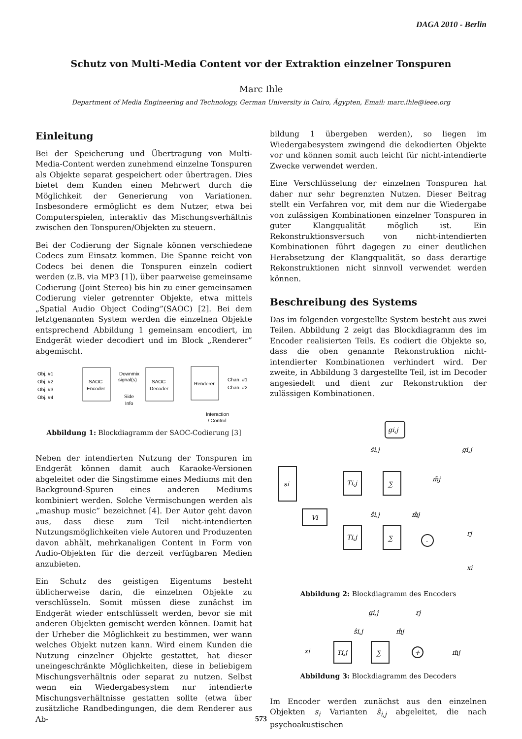DAGA 2010 - Berlin
Schutz von Multi-Media Content vor der Extraktion einzelner Tonspuren
Marc Ihle
Department of Media Engineering and Technology, German University in Cairo, Ägypten, Email: marc.ihle@ieee.org
Einleitung
Bei der Speicherung und Übertragung von Multi-Media-Content werden zunehmend einzelne Tonspuren als Objekte separat gespeichert oder übertragen. Dies bietet dem Kunden einen Mehrwert durch die Möglichkeit der Generierung von Variationen. Insbesondere ermöglicht es dem Nutzer, etwa bei Computerspielen, interaktiv das Mischungsverhältnis zwischen den Tonspuren/Objekten zu steuern.
Bei der Codierung der Signale können verschiedene Codecs zum Einsatz kommen. Die Spanne reicht von Codecs bei denen die Tonspuren einzeln codiert werden (z.B. via MP3 [1]), über paarweise gemeinsame Codierung (Joint Stereo) bis hin zu einer gemeinsamen Codierung vieler getrennter Objekte, etwa mittels „Spatial Audio Object Coding”(SAOC) [2]. Bei dem letztgenannten System werden die einzelnen Objekte entsprechend Abbildung 1 gemeinsam encodiert, im Endgerät wieder decodiert und im Block „Renderer” abgemischt.
Obj. #1
Obj. #2
Obj. #3
Obj. #4
SAOC
Encoder
Downmix
signal(s)
SAOC
Decoder
Side
Info
Renderer
Chan. #1
Chan. #2
Interaction
/ Control
Abbildung 1: Blockdiagramm der SAOC-Codierung [3]
Neben der intendierten Nutzung der Tonspuren im Endgerät können damit auch Karaoke-Versionen abgeleitet oder die Singstimme eines Mediums mit den Background-Spuren eines anderen Mediums kombiniert werden. Solche Vermischungen werden als „mashup music” bezeichnet [4]. Der Autor geht davon aus, dass diese zum Teil nicht-intendierten Nutzungsmöglichkeiten viele Autoren und Produzenten davon abhält, mehrkanaligen Content in Form von Audio-Objekten für die derzeit verfügbaren Medien anzubieten.
Ein Schutz des geistigen Eigentums besteht üblicherweise darin, die einzelnen Objekte zu verschlüsseln. Somit müssen diese zunächst im Endgerät wieder entschlüsselt werden, bevor sie mit anderen Objekten gemischt werden können. Damit hat der Urheber die Möglichkeit zu bestimmen, wer wann welches Objekt nutzen kann. Wird einem Kunden die Nutzung einzelner Objekte gestattet, hat dieser uneingeschränkte Möglichkeiten, diese in beliebigem Mischungsverhältnis oder separat zu nutzen. Selbst wenn ein Wiedergabesystem nur intendierte Mischungsverhältnisse gestatten sollte (etwa über zusätzliche Randbedingungen, die dem Renderer aus Ab-
bildung 1 übergeben werden), so liegen im Wiedergabesystem zwingend die dekodierten Objekte vor und können somit auch leicht für nicht-intendierte Zwecke verwendet werden.
Eine Verschlüsselung der einzelnen Tonspuren hat daher nur sehr begrenzten Nutzen. Dieser Beitrag stellt ein Verfahren vor, mit dem nur die Wiedergabe von zulässigen Kombinationen einzelner Tonspuren in guter Klangqualität möglich ist. Ein Rekonstruktionsversuch von nicht-intendierten Kombinationen führt dagegen zu einer deutlichen Herabsetzung der Klangqualität, so dass derartige Rekonstruktionen nicht sinnvoll verwendet werden können.
Beschreibung des Systems
Das im folgenden vorgestellte System besteht aus zwei Teilen. Abbildung 2 zeigt das Blockdiagramm des im Encoder realisierten Teils. Es codiert die Objekte so, dass die oben genannte Rekonstruktion nicht-intendierter Kombinationen verhindert wird. Der zweite, in Abbildung 3 dargestellte Teil, ist im Decoder angesiedelt und dient zur Rekonstruktion der zulässigen Kombinationen.
gi,j
gi,j
s̃i,j
si
Ti,j
∑
m̃j
Vi
ŝi,j
m̂j
Ti,j
∑
-
rj
xi
Abbildung 2: Blockdiagramm des Encoders
gi,j
rj
ŝi,j
m̂j
xi
Ti,j
∑
+
m̃j
Abbildung 3: Blockdiagramm des Decoders
Im Encoder werden zunächst aus den einzelnen Objekten s<sub>i</sub> Varianten s̃<sub>i,j</sub> abgeleitet, die nach psychoakustischen
573